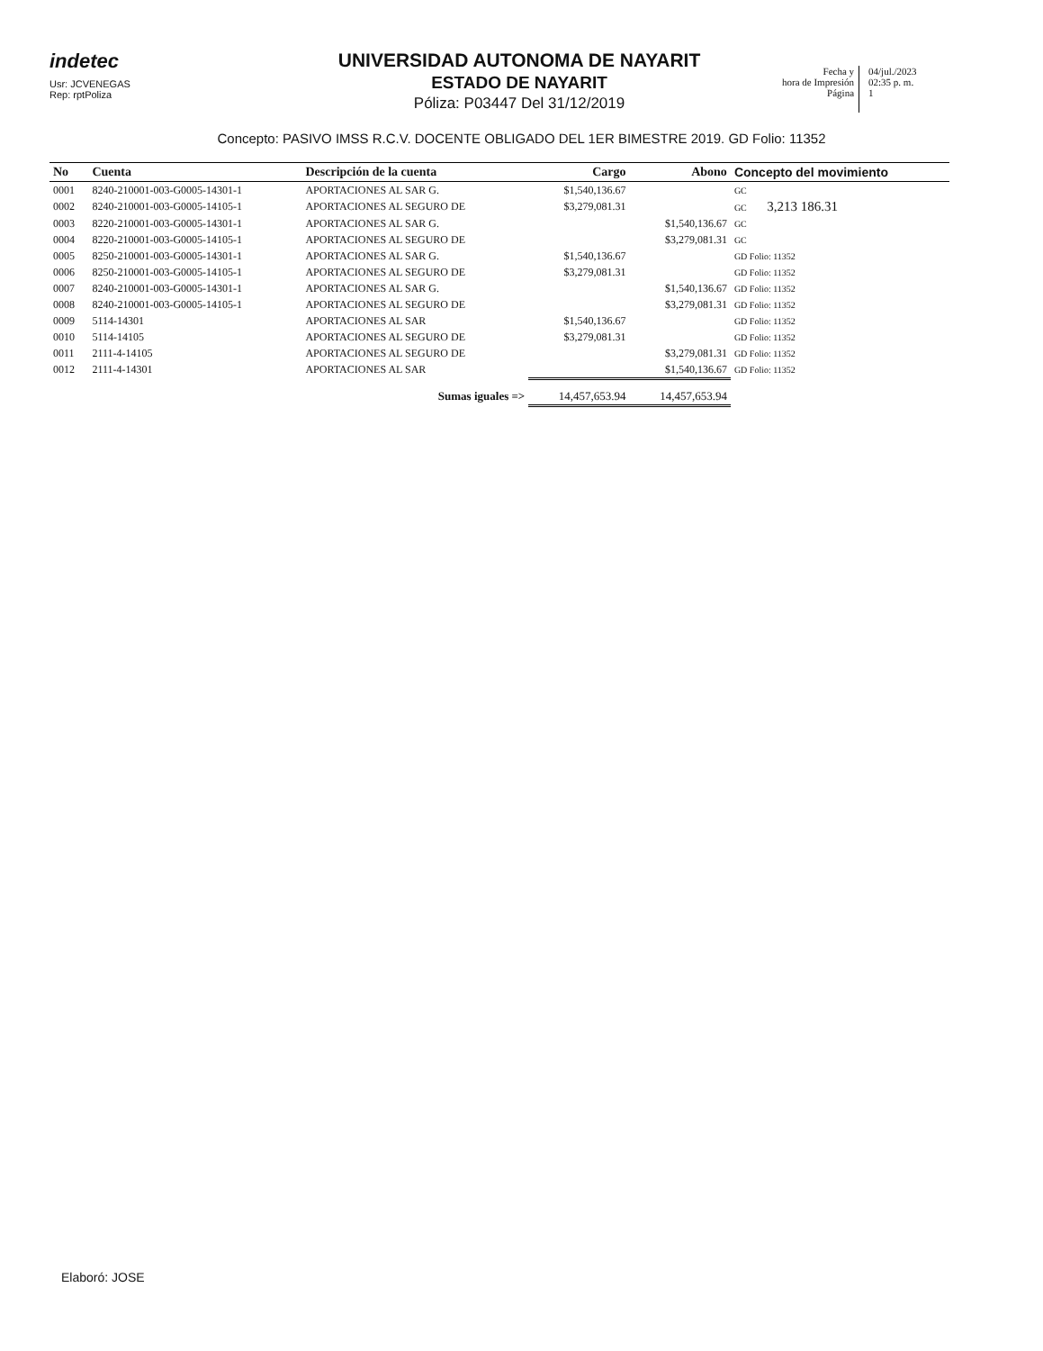indetec
Usr: JCVENEGAS
Rep: rptPoliza
UNIVERSIDAD AUTONOMA DE NAYARIT
ESTADO DE NAYARIT
Póliza: P03447 Del 31/12/2019
Fecha y
hora de Impresión
Página
04/jul./2023
02:35 p. m.
1
Concepto: PASIVO IMSS R.C.V. DOCENTE OBLIGADO DEL 1ER BIMESTRE 2019. GD Folio: 11352
| No | Cuenta | Descripción de la cuenta | Cargo | Abono | Concepto del movimiento |
| --- | --- | --- | --- | --- | --- |
| 0001 | 8240-210001-003-G0005-14301-1 | APORTACIONES AL SAR G. | $1,540,136.67 | | GC |
| 0002 | 8240-210001-003-G0005-14105-1 | APORTACIONES AL SEGURO DE | $3,279,081.31 | | GC 3,213 186.31 |
| 0003 | 8220-210001-003-G0005-14301-1 | APORTACIONES AL SAR G. | | $1,540,136.67 | GC |
| 0004 | 8220-210001-003-G0005-14105-1 | APORTACIONES AL SEGURO DE | | $3,279,081.31 | GC |
| 0005 | 8250-210001-003-G0005-14301-1 | APORTACIONES AL SAR G. | $1,540,136.67 | | GD Folio: 11352 |
| 0006 | 8250-210001-003-G0005-14105-1 | APORTACIONES AL SEGURO DE | $3,279,081.31 | | GD Folio: 11352 |
| 0007 | 8240-210001-003-G0005-14301-1 | APORTACIONES AL SAR G. | | $1,540,136.67 | GD Folio: 11352 |
| 0008 | 8240-210001-003-G0005-14105-1 | APORTACIONES AL SEGURO DE | | $3,279,081.31 | GD Folio: 11352 |
| 0009 | 5114-14301 | APORTACIONES AL SAR | $1,540,136.67 | | GD Folio: 11352 |
| 0010 | 5114-14105 | APORTACIONES AL SEGURO DE | $3,279,081.31 | | GD Folio: 11352 |
| 0011 | 2111-4-14105 | APORTACIONES AL SEGURO DE | | $3,279,081.31 | GD Folio: 11352 |
| 0012 | 2111-4-14301 | APORTACIONES AL SAR | | $1,540,136.67 | GD Folio: 11352 |
| | | Sumas iguales => | 14,457,653.94 | 14,457,653.94 | |
Elaboró: JOSE